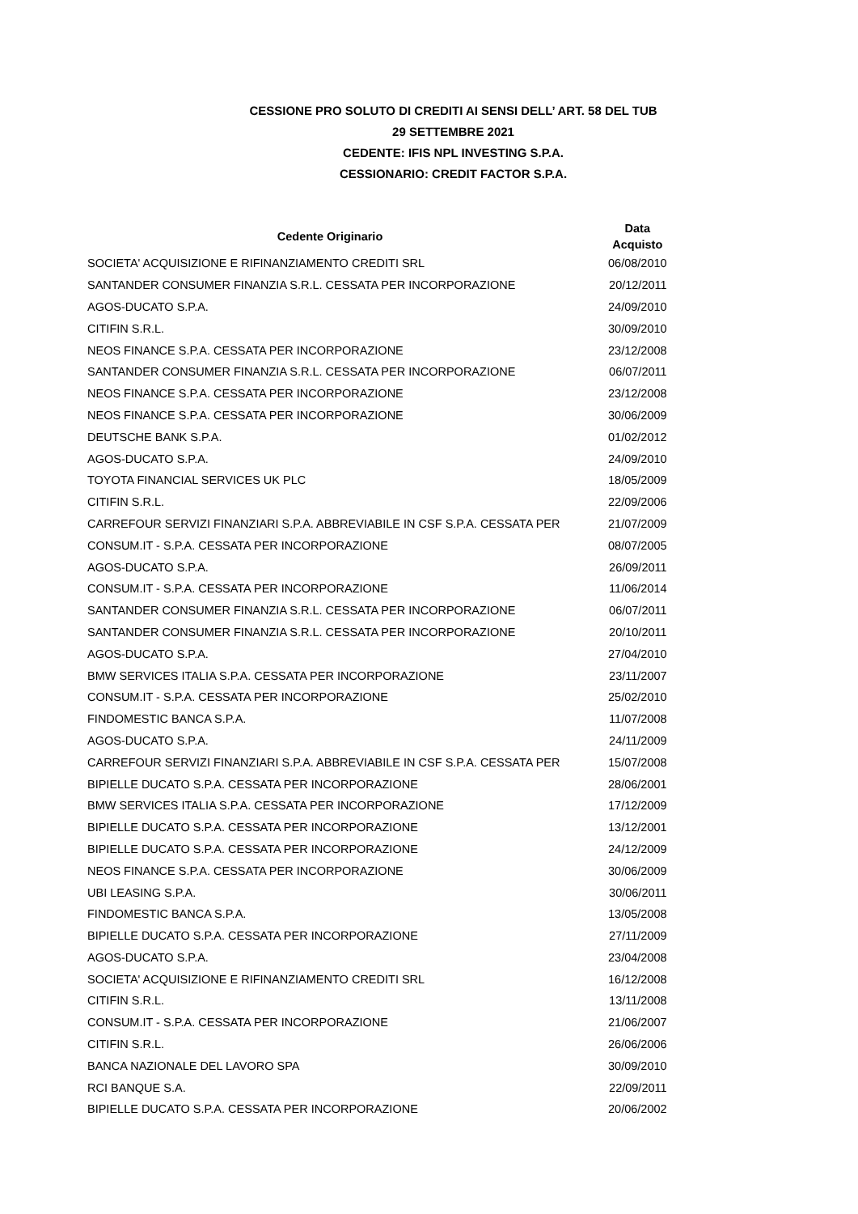CESSIONE PRO SOLUTO DI CREDITI AI SENSI DELL’ ART. 58 DEL TUB
29 SETTEMBRE 2021
CEDENTE: IFIS NPL INVESTING S.P.A.
CESSIONARIO: CREDIT FACTOR S.P.A.
| Cedente Originario | Data Acquisto |
| --- | --- |
| SOCIETA' ACQUISIZIONE E RIFINANZIAMENTO CREDITI SRL | 06/08/2010 |
| SANTANDER CONSUMER FINANZIA S.R.L. CESSATA PER INCORPORAZIONE | 20/12/2011 |
| AGOS-DUCATO S.P.A. | 24/09/2010 |
| CITIFIN S.R.L. | 30/09/2010 |
| NEOS FINANCE S.P.A. CESSATA PER INCORPORAZIONE | 23/12/2008 |
| SANTANDER CONSUMER FINANZIA S.R.L. CESSATA PER INCORPORAZIONE | 06/07/2011 |
| NEOS FINANCE S.P.A. CESSATA PER INCORPORAZIONE | 23/12/2008 |
| NEOS FINANCE S.P.A. CESSATA PER INCORPORAZIONE | 30/06/2009 |
| DEUTSCHE BANK S.P.A. | 01/02/2012 |
| AGOS-DUCATO S.P.A. | 24/09/2010 |
| TOYOTA FINANCIAL SERVICES UK PLC | 18/05/2009 |
| CITIFIN S.R.L. | 22/09/2006 |
| CARREFOUR SERVIZI FINANZIARI S.P.A. ABBREVIABILE IN CSF S.P.A. CESSATA PER | 21/07/2009 |
| CONSUM.IT - S.P.A. CESSATA PER INCORPORAZIONE | 08/07/2005 |
| AGOS-DUCATO S.P.A. | 26/09/2011 |
| CONSUM.IT - S.P.A. CESSATA PER INCORPORAZIONE | 11/06/2014 |
| SANTANDER CONSUMER FINANZIA S.R.L. CESSATA PER INCORPORAZIONE | 06/07/2011 |
| SANTANDER CONSUMER FINANZIA S.R.L. CESSATA PER INCORPORAZIONE | 20/10/2011 |
| AGOS-DUCATO S.P.A. | 27/04/2010 |
| BMW SERVICES ITALIA S.P.A. CESSATA PER INCORPORAZIONE | 23/11/2007 |
| CONSUM.IT - S.P.A. CESSATA PER INCORPORAZIONE | 25/02/2010 |
| FINDOMESTIC BANCA S.P.A. | 11/07/2008 |
| AGOS-DUCATO S.P.A. | 24/11/2009 |
| CARREFOUR SERVIZI FINANZIARI S.P.A. ABBREVIABILE IN CSF S.P.A. CESSATA PER | 15/07/2008 |
| BIPIELLE DUCATO S.P.A. CESSATA PER INCORPORAZIONE | 28/06/2001 |
| BMW SERVICES ITALIA S.P.A. CESSATA PER INCORPORAZIONE | 17/12/2009 |
| BIPIELLE DUCATO S.P.A. CESSATA PER INCORPORAZIONE | 13/12/2001 |
| BIPIELLE DUCATO S.P.A. CESSATA PER INCORPORAZIONE | 24/12/2009 |
| NEOS FINANCE S.P.A. CESSATA PER INCORPORAZIONE | 30/06/2009 |
| UBI LEASING S.P.A. | 30/06/2011 |
| FINDOMESTIC BANCA S.P.A. | 13/05/2008 |
| BIPIELLE DUCATO S.P.A. CESSATA PER INCORPORAZIONE | 27/11/2009 |
| AGOS-DUCATO S.P.A. | 23/04/2008 |
| SOCIETA' ACQUISIZIONE E RIFINANZIAMENTO CREDITI SRL | 16/12/2008 |
| CITIFIN S.R.L. | 13/11/2008 |
| CONSUM.IT - S.P.A. CESSATA PER INCORPORAZIONE | 21/06/2007 |
| CITIFIN S.R.L. | 26/06/2006 |
| BANCA NAZIONALE DEL LAVORO SPA | 30/09/2010 |
| RCI BANQUE S.A. | 22/09/2011 |
| BIPIELLE DUCATO S.P.A. CESSATA PER INCORPORAZIONE | 20/06/2002 |